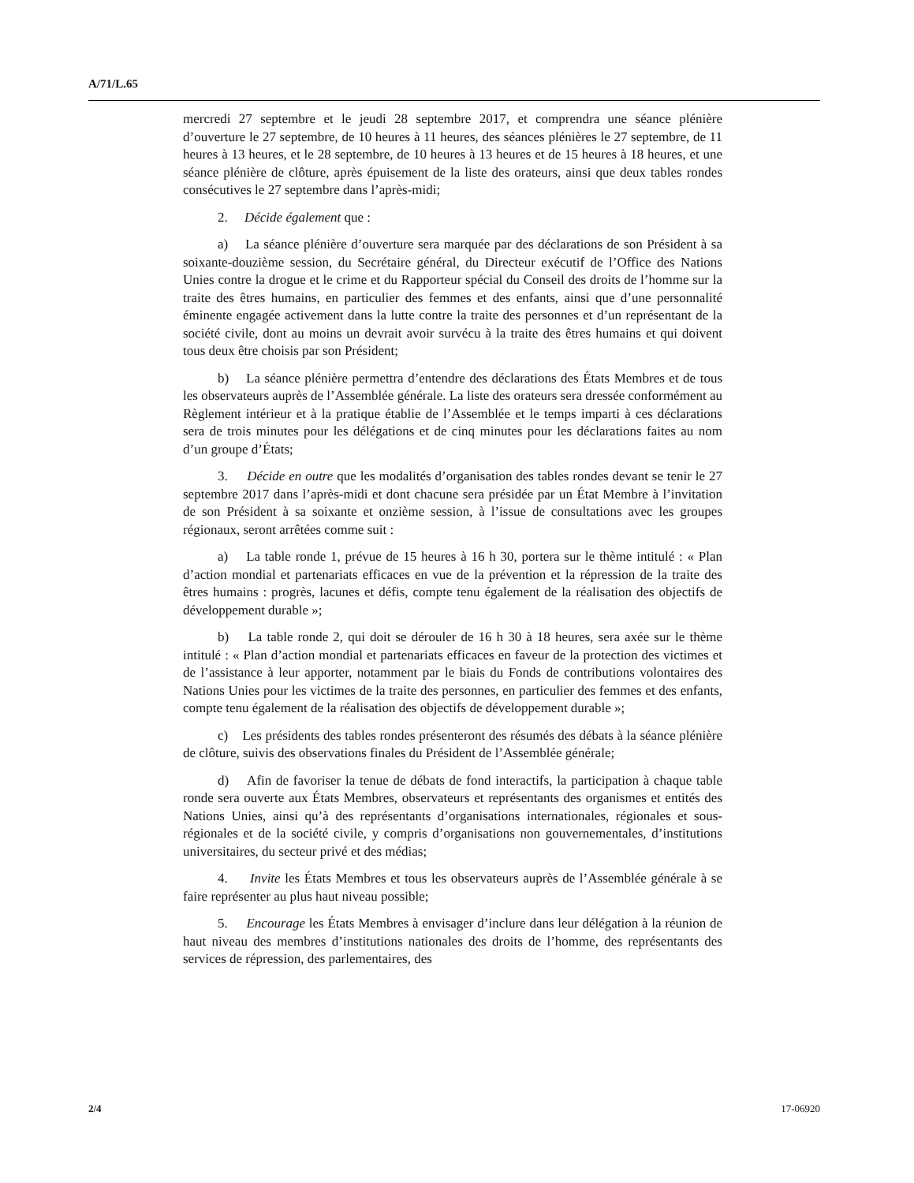A/71/L.65
mercredi 27 septembre et le jeudi 28 septembre 2017, et comprendra une séance plénière d’ouverture le 27 septembre, de 10 heures à 11 heures, des séances plénières le 27 septembre, de 11 heures à 13 heures, et le 28 septembre, de 10 heures à 13 heures et de 15 heures à 18 heures, et une séance plénière de clôture, après épuisement de la liste des orateurs, ainsi que deux tables rondes consécutives le 27 septembre dans l’après-midi;
2. Décide également que :
a) La séance plénière d’ouverture sera marquée par des déclarations de son Président à sa soixante-douzième session, du Secrétaire général, du Directeur exécutif de l’Office des Nations Unies contre la drogue et le crime et du Rapporteur spécial du Conseil des droits de l’homme sur la traite des êtres humains, en particulier des femmes et des enfants, ainsi que d’une personnalité éminente engagée activement dans la lutte contre la traite des personnes et d’un représentant de la société civile, dont au moins un devrait avoir survécu à la traite des êtres humains et qui doivent tous deux être choisis par son Président;
b) La séance plénière permettra d’entendre des déclarations des États Membres et de tous les observateurs auprès de l’Assemblée générale. La liste des orateurs sera dressée conformément au Règlement intérieur et à la pratique établie de l’Assemblée et le temps imparti à ces déclarations sera de trois minutes pour les délégations et de cinq minutes pour les déclarations faites au nom d’un groupe d’États;
3. Décide en outre que les modalités d’organisation des tables rondes devant se tenir le 27 septembre 2017 dans l’après-midi et dont chacune sera présidée par un État Membre à l’invitation de son Président à sa soixante et onzième session, à l’issue de consultations avec les groupes régionaux, seront arrêtées comme suit :
a) La table ronde 1, prévue de 15 heures à 16 h 30, portera sur le thème intitulé : « Plan d’action mondial et partenariats efficaces en vue de la prévention et la répression de la traite des êtres humains : progrès, lacunes et défis, compte tenu également de la réalisation des objectifs de développement durable »;
b) La table ronde 2, qui doit se dérouler de 16 h 30 à 18 heures, sera axée sur le thème intitulé : « Plan d’action mondial et partenariats efficaces en faveur de la protection des victimes et de l’assistance à leur apporter, notamment par le biais du Fonds de contributions volontaires des Nations Unies pour les victimes de la traite des personnes, en particulier des femmes et des enfants, compte tenu également de la réalisation des objectifs de développement durable »;
c) Les présidents des tables rondes présenteront des résumés des débats à la séance plénière de clôture, suivis des observations finales du Président de l’Assemblée générale;
d) Afin de favoriser la tenue de débats de fond interactifs, la participation à chaque table ronde sera ouverte aux États Membres, observateurs et représentants des organismes et entités des Nations Unies, ainsi qu’à des représentants d’organisations internationales, régionales et sous-régionales et de la société civile, y compris d’organisations non gouvernementales, d’institutions universitaires, du secteur privé et des médias;
4. Invite les États Membres et tous les observateurs auprès de l’Assemblée générale à se faire représenter au plus haut niveau possible;
5. Encourage les États Membres à envisager d’inclure dans leur délégation à la réunion de haut niveau des membres d’institutions nationales des droits de l’homme, des représentants des services de répression, des parlementaires, des
2/4 17-06920